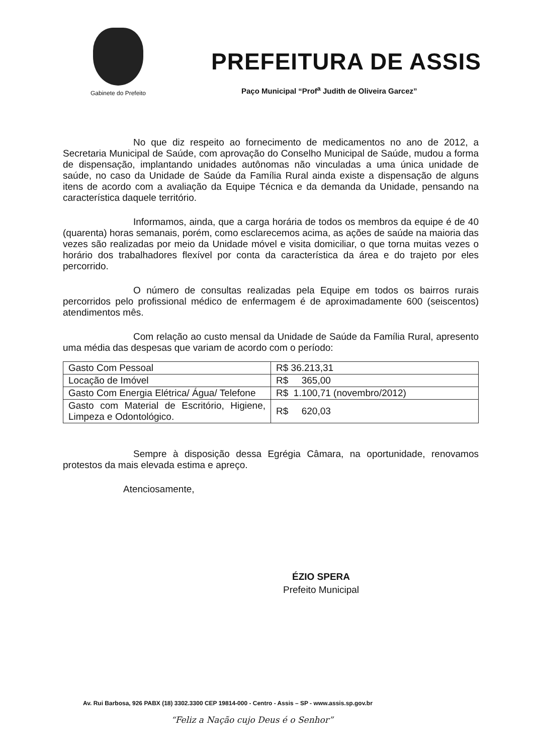Gabinete do Prefeito
PREFEITURA DE ASSIS
Paço Municipal “Prof<sup>a</sup> Judith de Oliveira Garcez”
No que diz respeito ao fornecimento de medicamentos no ano de 2012, a Secretaria Municipal de Saúde, com aprovação do Conselho Municipal de Saúde, mudou a forma de dispensação, implantando unidades autônomas não vinculadas a uma única unidade de saúde, no caso da Unidade de Saúde da Família Rural ainda existe a dispensação de alguns itens de acordo com a avaliação da Equipe Técnica e da demanda da Unidade, pensando na característica daquele território.
Informamos, ainda, que a carga horária de todos os membros da equipe é de 40 (quarenta) horas semanais, porém, como esclarecemos acima, as ações de saúde na maioria das vezes são realizadas por meio da Unidade móvel e visita domiciliar, o que torna muitas vezes o horário dos trabalhadores flexível por conta da característica da área e do trajeto por eles percorrido.
O número de consultas realizadas pela Equipe em todos os bairros rurais percorridos pelo profissional médico de enfermagem é de aproximadamente 600 (seiscentos) atendimentos mês.
Com relação ao custo mensal da Unidade de Saúde da Família Rural, apresento uma média das despesas que variam de acordo com o período:
| Gasto Com Pessoal | R$ 36.213,31 |
| Locação de Imóvel | R$ 365,00 |
| Gasto Com Energia Elétrica/ Água/ Telefone | R$ 1.100,71 (novembro/2012) |
| Gasto com Material de Escritório, Higiene, Limpeza e Odontológico. | R$ 620,03 |
Sempre à disposição dessa Egrégia Câmara, na oportunidade, renovamos protestos da mais elevada estima e apreço.
Atenciosamente,
ÉZIO SPERA
Prefeito Municipal
Av. Rui Barbosa, 926 PABX (18) 3302.3300 CEP 19814-000 - Centro - Assis – SP - www.assis.sp.gov.br
“Feliz a Nação cujo Deus é o Senhor”